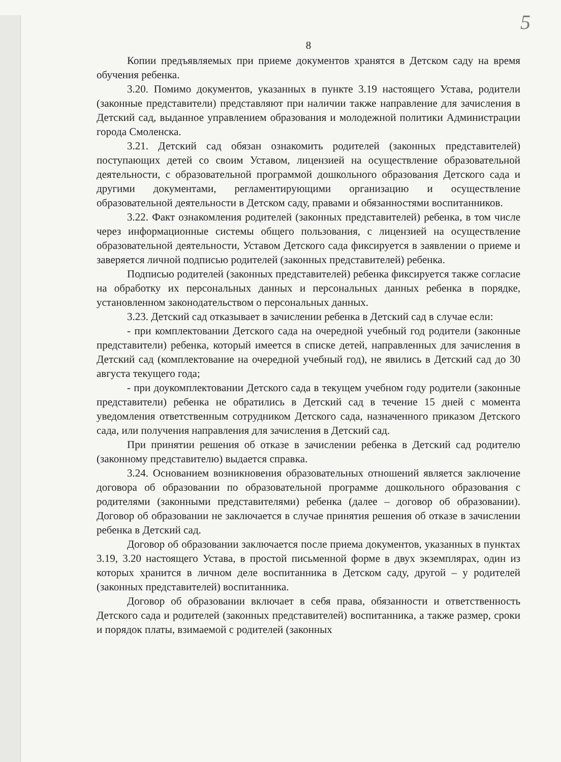5
8
Копии предъявляемых при приеме документов хранятся в Детском саду на время обучения ребенка.
3.20. Помимо документов, указанных в пункте 3.19 настоящего Устава, родители (законные представители) представляют при наличии также направление для зачисления в Детский сад, выданное управлением образования и молодежной политики Администрации города Смоленска.
3.21. Детский сад обязан ознакомить родителей (законных представителей) поступающих детей со своим Уставом, лицензией на осуществление образовательной деятельности, с образовательной программой дошкольного образования Детского сада и другими документами, регламентирующими организацию и осуществление образовательной деятельности в Детском саду, правами и обязанностями воспитанников.
3.22. Факт ознакомления родителей (законных представителей) ребенка, в том числе через информационные системы общего пользования, с лицензией на осуществление образовательной деятельности, Уставом Детского сада фиксируется в заявлении о приеме и заверяется личной подписью родителей (законных представителей) ребенка.
Подписью родителей (законных представителей) ребенка фиксируется также согласие на обработку их персональных данных и персональных данных ребенка в порядке, установленном законодательством о персональных данных.
3.23. Детский сад отказывает в зачислении ребенка в Детский сад в случае если:
- при комплектовании Детского сада на очередной учебный год родители (законные представители) ребенка, который имеется в списке детей, направленных для зачисления в Детский сад (комплектование на очередной учебный год), не явились в Детский сад до 30 августа текущего года;
- при доукомплектовании Детского сада в текущем учебном году родители (законные представители) ребенка не обратились в Детский сад в течение 15 дней с момента уведомления ответственным сотрудником Детского сада, назначенного приказом Детского сада, или получения направления для зачисления в Детский сад.
При принятии решения об отказе в зачислении ребенка в Детский сад родителю (законному представителю) выдается справка.
3.24. Основанием возникновения образовательных отношений является заключение договора об образовании по образовательной программе дошкольного образования с родителями (законными представителями) ребенка (далее – договор об образовании). Договор об образовании не заключается в случае принятия решения об отказе в зачислении ребенка в Детский сад.
Договор об образовании заключается после приема документов, указанных в пунктах 3.19, 3.20 настоящего Устава, в простой письменной форме в двух экземплярах, один из которых хранится в личном деле воспитанника в Детском саду, другой – у родителей (законных представителей) воспитанника.
Договор об образовании включает в себя права, обязанности и ответственность Детского сада и родителей (законных представителей) воспитанника, а также размер, сроки и порядок платы, взимаемой с родителей (законных